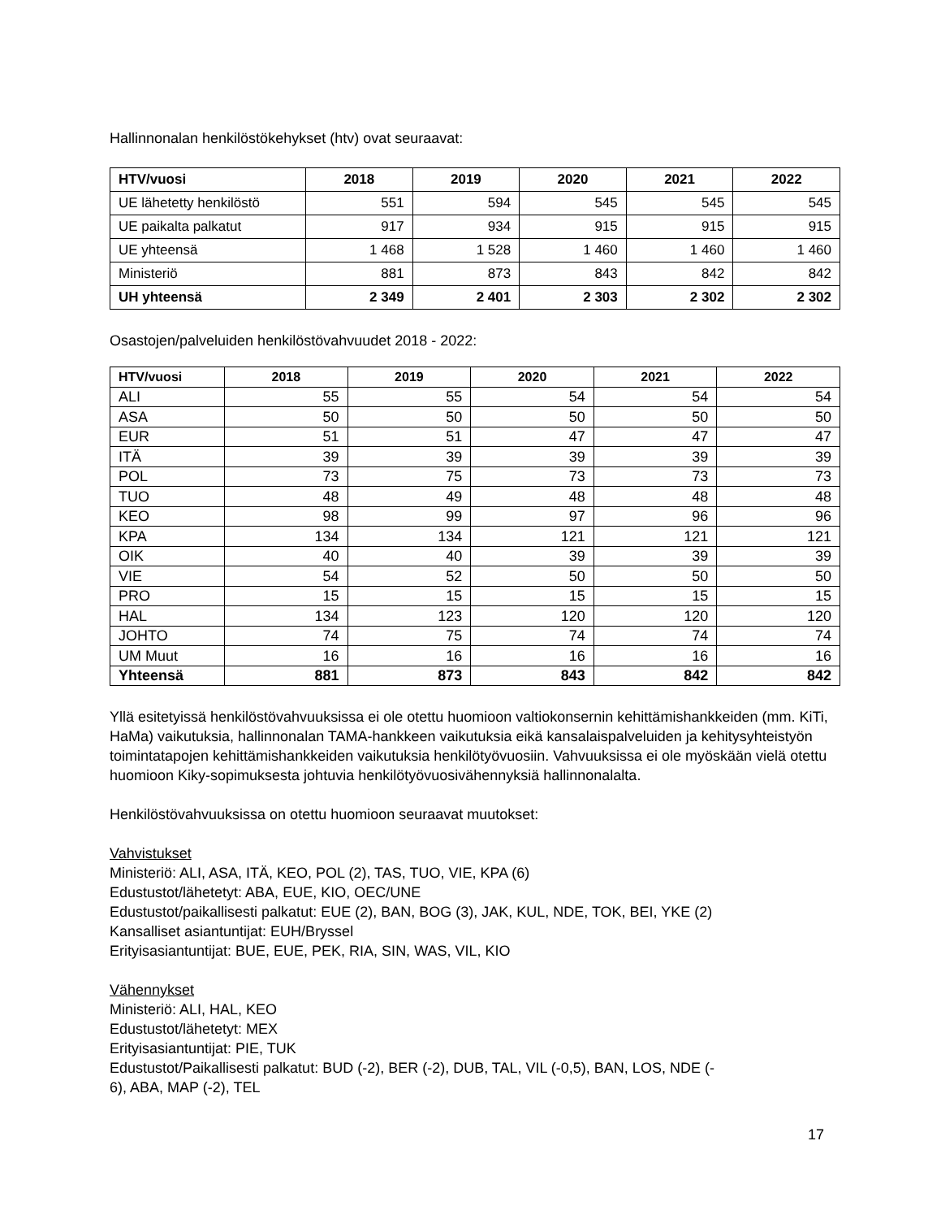Hallinnonalan henkilöstökehykset (htv) ovat seuraavat:
| HTV/vuosi | 2018 | 2019 | 2020 | 2021 | 2022 |
| --- | --- | --- | --- | --- | --- |
| UE lähetetty henkilöstö | 551 | 594 | 545 | 545 | 545 |
| UE paikalta palkatut | 917 | 934 | 915 | 915 | 915 |
| UE yhteensä | 1 468 | 1 528 | 1 460 | 1 460 | 1 460 |
| Ministeriö | 881 | 873 | 843 | 842 | 842 |
| UH yhteensä | 2 349 | 2 401 | 2 303 | 2 302 | 2 302 |
Osastojen/palveluiden henkilöstövahvuudet 2018 - 2022:
| HTV/vuosi | 2018 | 2019 | 2020 | 2021 | 2022 |
| --- | --- | --- | --- | --- | --- |
| ALI | 55 | 55 | 54 | 54 | 54 |
| ASA | 50 | 50 | 50 | 50 | 50 |
| EUR | 51 | 51 | 47 | 47 | 47 |
| ITÄ | 39 | 39 | 39 | 39 | 39 |
| POL | 73 | 75 | 73 | 73 | 73 |
| TUO | 48 | 49 | 48 | 48 | 48 |
| KEO | 98 | 99 | 97 | 96 | 96 |
| KPA | 134 | 134 | 121 | 121 | 121 |
| OIK | 40 | 40 | 39 | 39 | 39 |
| VIE | 54 | 52 | 50 | 50 | 50 |
| PRO | 15 | 15 | 15 | 15 | 15 |
| HAL | 134 | 123 | 120 | 120 | 120 |
| JOHTO | 74 | 75 | 74 | 74 | 74 |
| UM Muut | 16 | 16 | 16 | 16 | 16 |
| Yhteensä | 881 | 873 | 843 | 842 | 842 |
Yllä esitetyissä henkilöstövahvuuksissa ei ole otettu huomioon valtiokonsernin kehittämishankkeiden (mm. KiTi, HaMa) vaikutuksia, hallinnonalan TAMA-hankkeen vaikutuksia eikä kansalaispalveluiden ja kehitysyhteistyön toimintatapojen kehittämishankkeiden vaikutuksia henkilötyövuosiin. Vahvuuksissa ei ole myöskään vielä otettu huomioon Kiky-sopimuksesta johtuvia henkilötyövuosivähennyksiä hallinnonalalta.
Henkilöstövahvuuksissa on otettu huomioon seuraavat muutokset:
Vahvistukset
Ministeriö: ALI, ASA, ITÄ, KEO, POL (2), TAS, TUO, VIE, KPA (6)
Edustustot/lähetetyt: ABA, EUE, KIO, OEC/UNE
Edustustot/paikallisesti palkatut: EUE (2), BAN, BOG (3), JAK, KUL, NDE, TOK, BEI, YKE (2)
Kansalliset asiantuntijat: EUH/Bryssel
Erityisasiantuntijat: BUE, EUE, PEK, RIA, SIN, WAS, VIL, KIO
Vähennykset
Ministeriö: ALI, HAL, KEO
Edustustot/lähetetyt: MEX
Erityisasiantuntijat: PIE, TUK
Edustustot/Paikallisesti palkatut: BUD (-2), BER (-2), DUB, TAL, VIL (-0,5), BAN, LOS, NDE (-
6), ABA, MAP (-2), TEL
17